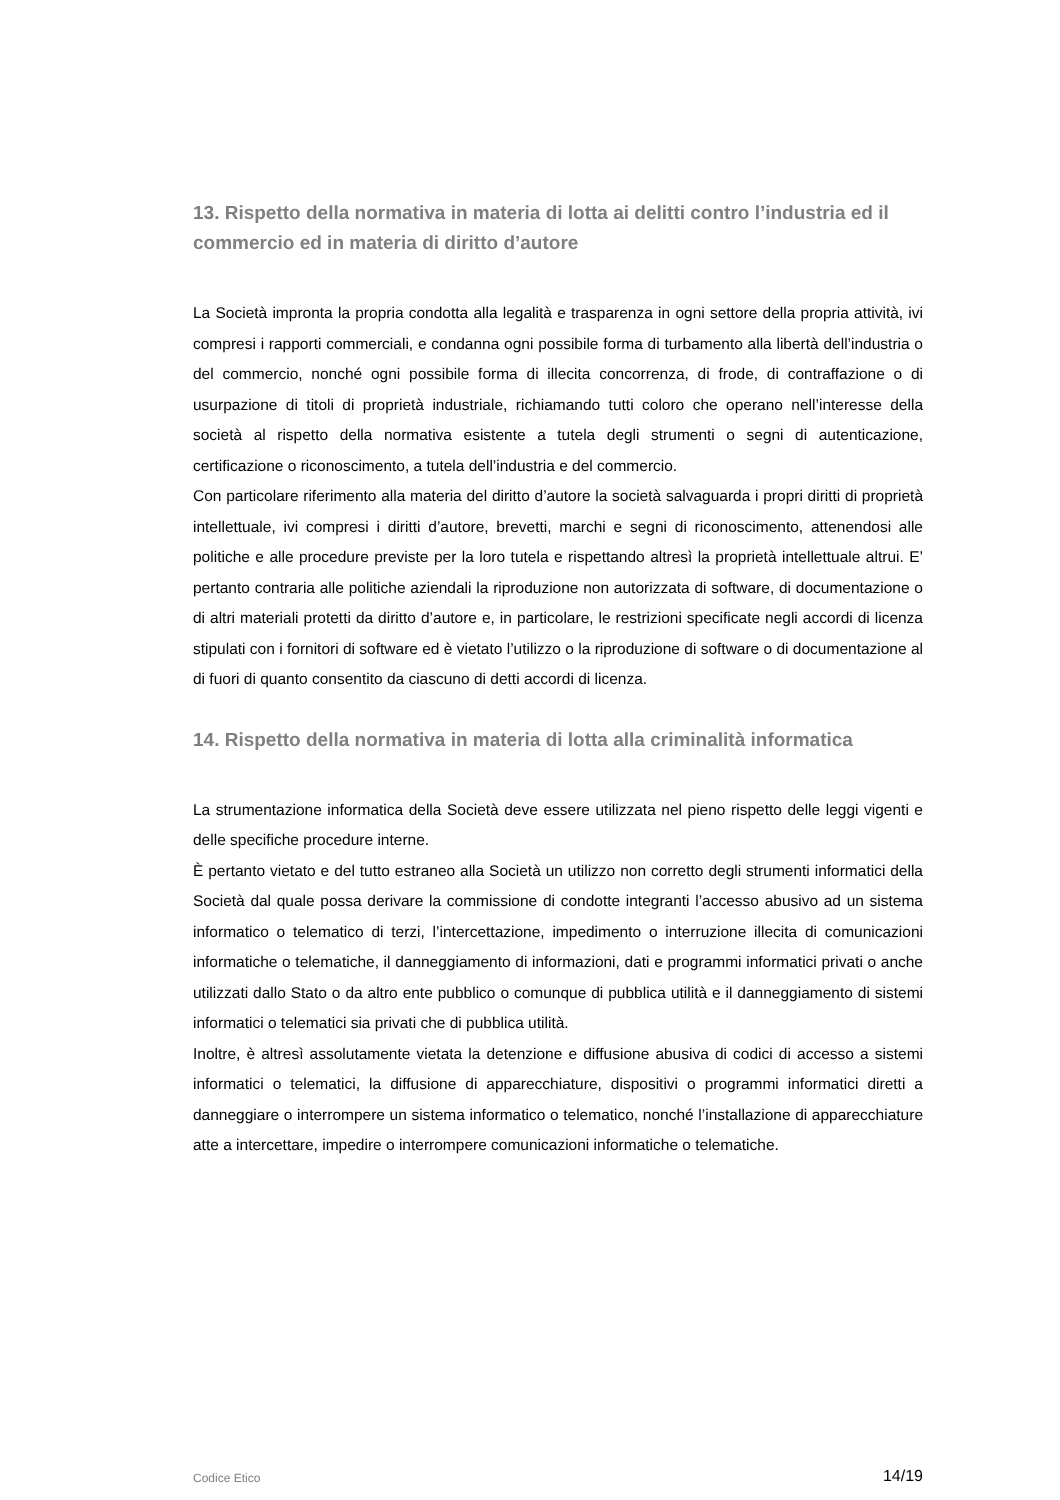13. Rispetto della normativa in materia di lotta ai delitti contro l’industria ed il commercio ed in materia di diritto d’autore
La Società impronta la propria condotta alla legalità e trasparenza in ogni settore della propria attività, ivi compresi i rapporti commerciali, e condanna ogni possibile forma di turbamento alla libertà dell’industria o del commercio, nonché ogni possibile forma di illecita concorrenza, di frode, di contraffazione o di usurpazione di titoli di proprietà industriale, richiamando tutti coloro che operano nell’interesse della società al rispetto della normativa esistente a tutela degli strumenti o segni di autenticazione, certificazione o riconoscimento, a tutela dell’industria e del commercio.
Con particolare riferimento alla materia del diritto d’autore la società salvaguarda i propri diritti di proprietà intellettuale, ivi compresi i diritti d’autore, brevetti, marchi e segni di riconoscimento, attenendosi alle politiche e alle procedure previste per la loro tutela e rispettando altresì la proprietà intellettuale altrui. E’ pertanto contraria alle politiche aziendali la riproduzione non autorizzata di software, di documentazione o di altri materiali protetti da diritto d’autore e, in particolare, le restrizioni specificate negli accordi di licenza stipulati con i fornitori di software ed è vietato l’utilizzo o la riproduzione di software o di documentazione al di fuori di quanto consentito da ciascuno di detti accordi di licenza.
14. Rispetto della normativa in materia di lotta alla criminalità informatica
La strumentazione informatica della Società deve essere utilizzata nel pieno rispetto delle leggi vigenti e delle specifiche procedure interne.
È pertanto vietato e del tutto estraneo alla Società un utilizzo non corretto degli strumenti informatici della Società dal quale possa derivare la commissione di condotte integranti l’accesso abusivo ad un sistema informatico o telematico di terzi, l’intercettazione, impedimento o interruzione illecita di comunicazioni informatiche o telematiche, il danneggiamento di informazioni, dati e programmi informatici privati o anche utilizzati dallo Stato o da altro ente pubblico o comunque di pubblica utilità e il danneggiamento di sistemi informatici o telematici sia privati che di pubblica utilità.
Inoltre, è altresì assolutamente vietata la detenzione e diffusione abusiva di codici di accesso a sistemi informatici o telematici, la diffusione di apparecchiature, dispositivi o programmi informatici diretti a danneggiare o interrompere un sistema informatico o telematico, nonché l’installazione di apparecchiature atte a intercettare, impedire o interrompere comunicazioni informatiche o telematiche.
Codice Etico 14/19